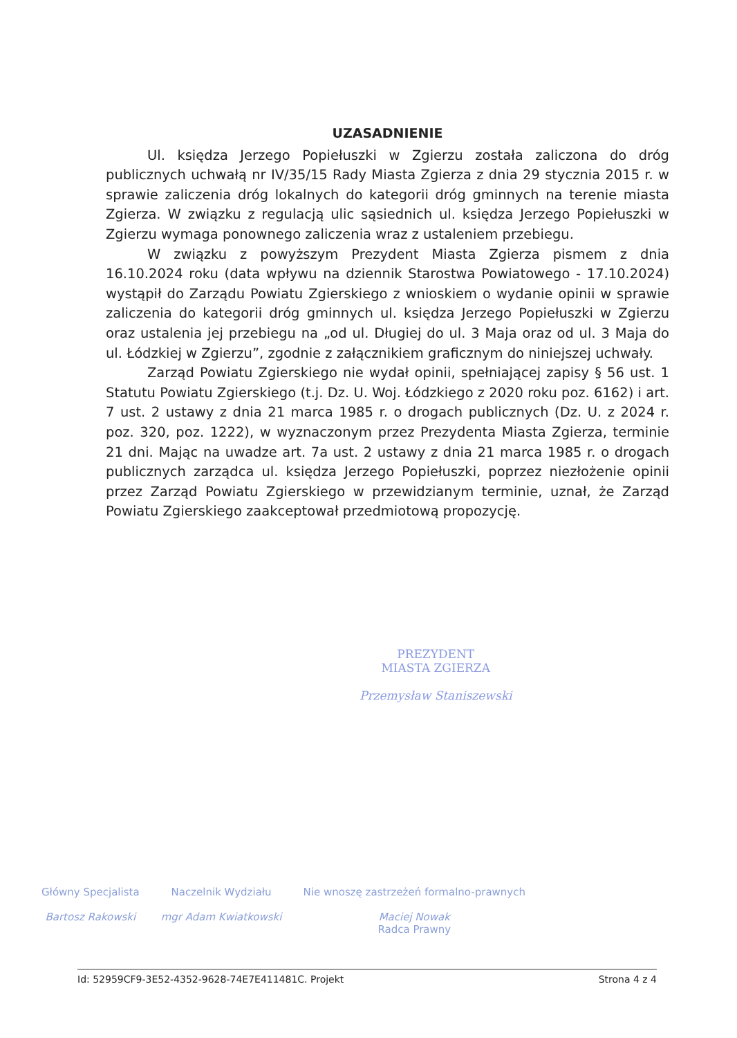UZASADNIENIE
Ul. księdza Jerzego Popiełuszki w Zgierzu została zaliczona do dróg publicznych uchwałą nr IV/35/15 Rady Miasta Zgierza z dnia 29 stycznia 2015 r. w sprawie zaliczenia dróg lokalnych do kategorii dróg gminnych na terenie miasta Zgierza. W związku z regulacją ulic sąsiednich ul. księdza Jerzego Popiełuszki w Zgierzu wymaga ponownego zaliczenia wraz z ustaleniem przebiegu.
W związku z powyższym Prezydent Miasta Zgierza pismem z dnia 16.10.2024 roku (data wpływu na dziennik Starostwa Powiatowego - 17.10.2024) wystąpił do Zarządu Powiatu Zgierskiego z wnioskiem o wydanie opinii w sprawie zaliczenia do kategorii dróg gminnych ul. księdza Jerzego Popiełuszki w Zgierzu oraz ustalenia jej przebiegu na „od ul. Długiej do ul. 3 Maja oraz od ul. 3 Maja do ul. Łódzkiej w Zgierzu”, zgodnie z załącznikiem graficznym do niniejszej uchwały.
Zarząd Powiatu Zgierskiego nie wydał opinii, spełniającej zapisy § 56 ust. 1 Statutu Powiatu Zgierskiego (t.j. Dz. U. Woj. Łódzkiego z 2020 roku poz. 6162) i art. 7 ust. 2 ustawy z dnia 21 marca 1985 r. o drogach publicznych (Dz. U. z 2024 r. poz. 320, poz. 1222), w wyznaczonym przez Prezydenta Miasta Zgierza, terminie 21 dni. Mając na uwadze art. 7a ust. 2 ustawy z dnia 21 marca 1985 r. o drogach publicznych zarządca ul. księdza Jerzego Popiełuszki, poprzez niezłożenie opinii przez Zarząd Powiatu Zgierskiego w przewidzianym terminie, uznał, że Zarząd Powiatu Zgierskiego zaakceptował przedmiotową propozycję.
PREZYDENT
MIASTA ZGIERZA
Przemysław Staniszewski
Główny Specjalista
Bartosz Rakowski
Naczelnik Wydziału
mgr Adam Kwiatkowski
Nie wnoszę zastrzeżeń formalno-prawnych
Maciej Nowak
Radca Prawny
Id: 52959CF9-3E52-4352-9628-74E7E411481C. Projekt Strona 4 z 4